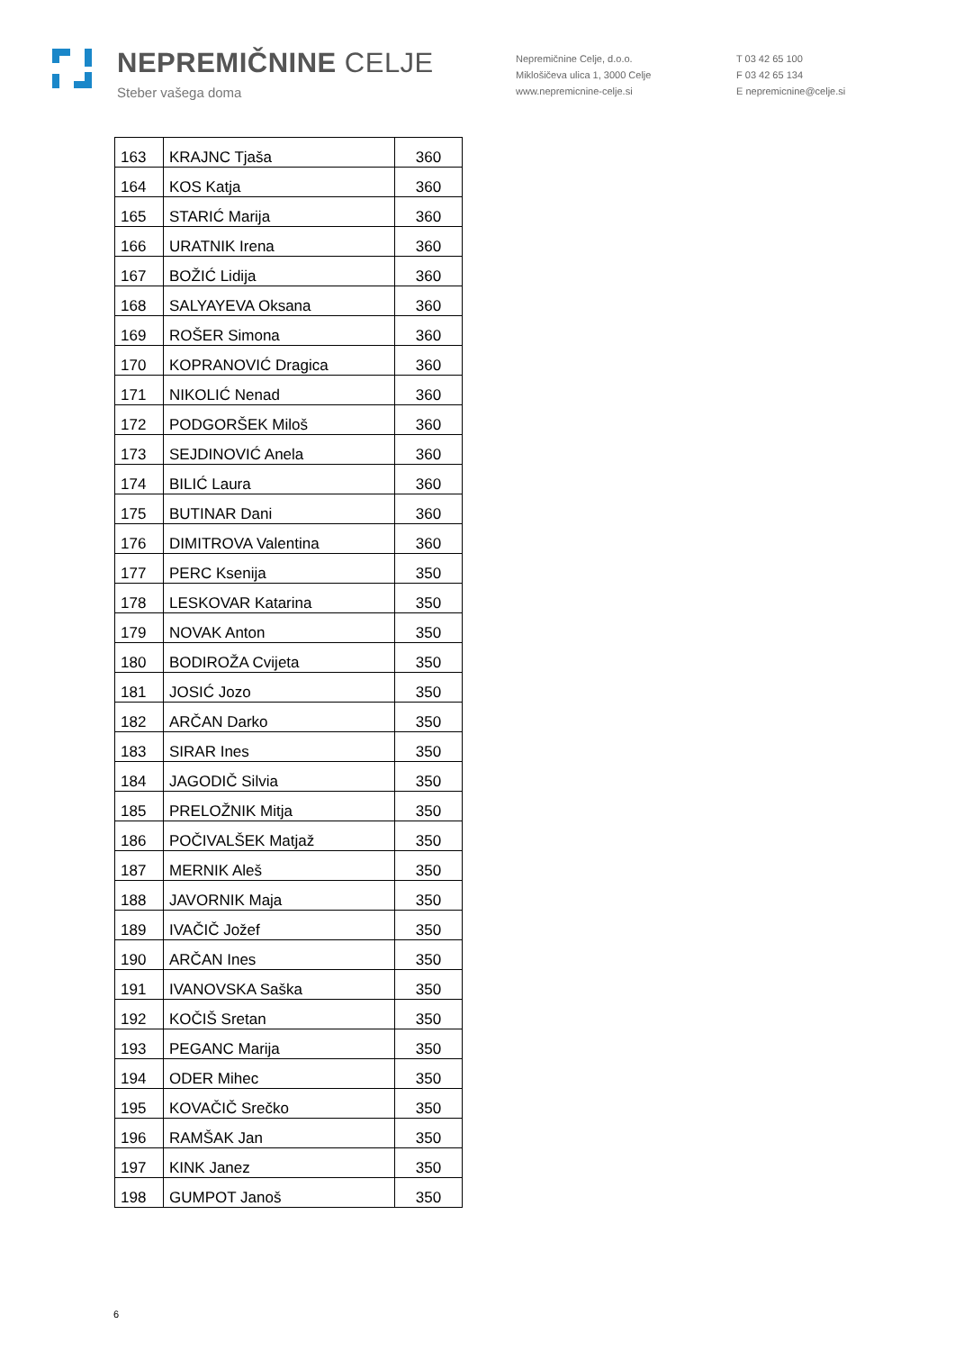NEPREMIČNINE CELJE
Steber vašega doma
Nepremičnine Celje, d.o.o.
Miklošičeva ulica 1, 3000 Celje
www.nepremicnine-celje.si
T 03 42 65 100
F 03 42 65 134
E nepremicnine@celje.si
| 163 | KRAJNC Tjaša | 360 |
| 164 | KOS Katja | 360 |
| 165 | STARIĆ Marija | 360 |
| 166 | URATNIK Irena | 360 |
| 167 | BOŽIĆ Lidija | 360 |
| 168 | SALYAYEVA Oksana | 360 |
| 169 | ROŠER Simona | 360 |
| 170 | KOPRANOVIĆ Dragica | 360 |
| 171 | NIKOLIĆ Nenad | 360 |
| 172 | PODGORŠEK Miloš | 360 |
| 173 | SEJDINOVIĆ Anela | 360 |
| 174 | BILIĆ Laura | 360 |
| 175 | BUTINAR Dani | 360 |
| 176 | DIMITROVA Valentina | 360 |
| 177 | PERC Ksenija | 350 |
| 178 | LESKOVAR Katarina | 350 |
| 179 | NOVAK Anton | 350 |
| 180 | BODIROŽA Cvijeta | 350 |
| 181 | JOSIĆ Jozo | 350 |
| 182 | ARČAN Darko | 350 |
| 183 | SIRAR Ines | 350 |
| 184 | JAGODIČ Silvia | 350 |
| 185 | PRELOŽNIK Mitja | 350 |
| 186 | POČIVALŠEK Matjaž | 350 |
| 187 | MERNIK Aleš | 350 |
| 188 | JAVORNIK Maja | 350 |
| 189 | IVAČIČ Jožef | 350 |
| 190 | ARČAN Ines | 350 |
| 191 | IVANOVSKA Saška | 350 |
| 192 | KOČIŠ Sretan | 350 |
| 193 | PEGANC Marija | 350 |
| 194 | ODER Mihec | 350 |
| 195 | KOVAČIČ Srečko | 350 |
| 196 | RAMŠAK Jan | 350 |
| 197 | KINK Janez | 350 |
| 198 | GUMPOT Janoš | 350 |
6